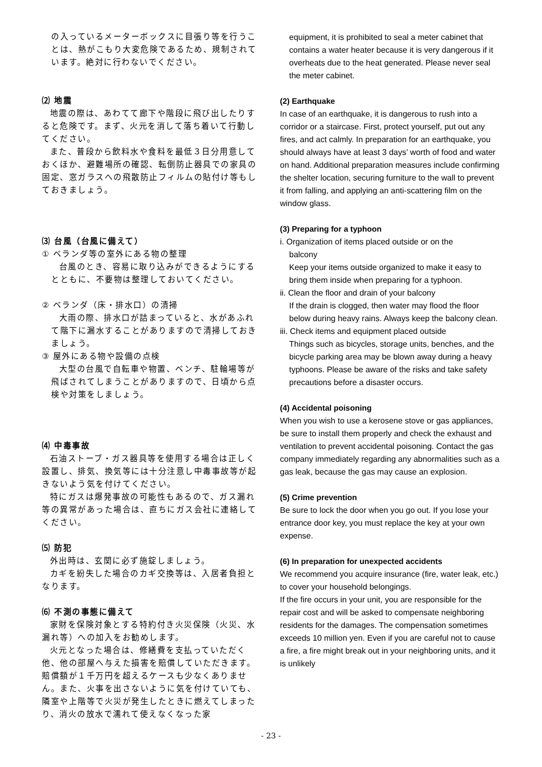の入っているメーターボックスに目張り等を行うことは、熱がこもり大変危険であるため、規制されています。絶対に行わないでください。
⑵ 地震
地震の際は、あわてて廊下や階段に飛び出したりすると危険です。まず、火元を消して落ち着いて行動してください。
また、普段から飲料水や食料を最低３日分用意しておくほか、避難場所の確認、転倒防止器具での家具の固定、窓ガラスへの飛散防止フィルムの貼付け等もしておきましょう。
⑶ 台風（台風に備えて）
① ベランダ等の室外にある物の整理
台風のとき、容易に取り込みができるようにするとともに、不要物は整理しておいてください。
② ベランダ（床・排水口）の清掃
大雨の際、排水口が詰まっていると、水があふれて階下に漏水することがありますので清掃しておきましょう。
③ 屋外にある物や設備の点検
大型の台風で自転車や物置、ベンチ、駐輪場等が飛ばされてしまうことがありますので、日頃から点検や対策をしましょう。
⑷ 中毒事故
石油ストーブ・ガス器具等を使用する場合は正しく設置し、排気、換気等には十分注意し中毒事故等が起きないよう気を付けてください。
特にガスは爆発事故の可能性もあるので、ガス漏れ等の異常があった場合は、直ちにガス会社に連絡してください。
⑸ 防犯
外出時は、玄関に必ず施錠しましょう。
カギを紛失した場合のカギ交換等は、入居者負担となります。
⑹ 不測の事態に備えて
家財を保険対象とする特約付き火災保険（火災、水漏れ等）への加入をお勧めします。
火元となった場合は、修繕費を支払っていただく他、他の部屋へ与えた損害を賠償していただきます。賠償額が１千万円を超えるケースも少なくありません。また、火事を出さないように気を付けていても、隣室や上階等で火災が発生したときに燃えてしまったり、消火の放水で濡れて使えなくなった家
equipment, it is prohibited to seal a meter cabinet that contains a water heater because it is very dangerous if it overheats due to the heat generated. Please never seal the meter cabinet.
(2) Earthquake
In case of an earthquake, it is dangerous to rush into a corridor or a staircase. First, protect yourself, put out any fires, and act calmly. In preparation for an earthquake, you should always have at least 3 days’ worth of food and water on hand. Additional preparation measures include confirming the shelter location, securing furniture to the wall to prevent it from falling, and applying an anti-scattering film on the window glass.
(3) Preparing for a typhoon
i. Organization of items placed outside or on the
balcony
Keep your items outside organized to make it easy to bring them inside when preparing for a typhoon.
ii. Clean the floor and drain of your balcony
If the drain is clogged, then water may flood the floor below during heavy rains. Always keep the balcony clean.
iii. Check items and equipment placed outside
Things such as bicycles, storage units, benches, and the bicycle parking area may be blown away during a heavy typhoons. Please be aware of the risks and take safety precautions before a disaster occurs.
(4) Accidental poisoning
When you wish to use a kerosene stove or gas appliances, be sure to install them properly and check the exhaust and ventilation to prevent accidental poisoning. Contact the gas company immediately regarding any abnormalities such as a gas leak, because the gas may cause an explosion.
(5) Crime prevention
Be sure to lock the door when you go out. If you lose your entrance door key, you must replace the key at your own expense.
(6) In preparation for unexpected accidents
We recommend you acquire insurance (fire, water leak, etc.) to cover your household belongings.
If the fire occurs in your unit, you are responsible for the repair cost and will be asked to compensate neighboring residents for the damages. The compensation sometimes exceeds 10 million yen. Even if you are careful not to cause a fire, a fire might break out in your neighboring units, and it is unlikely
- 23 -